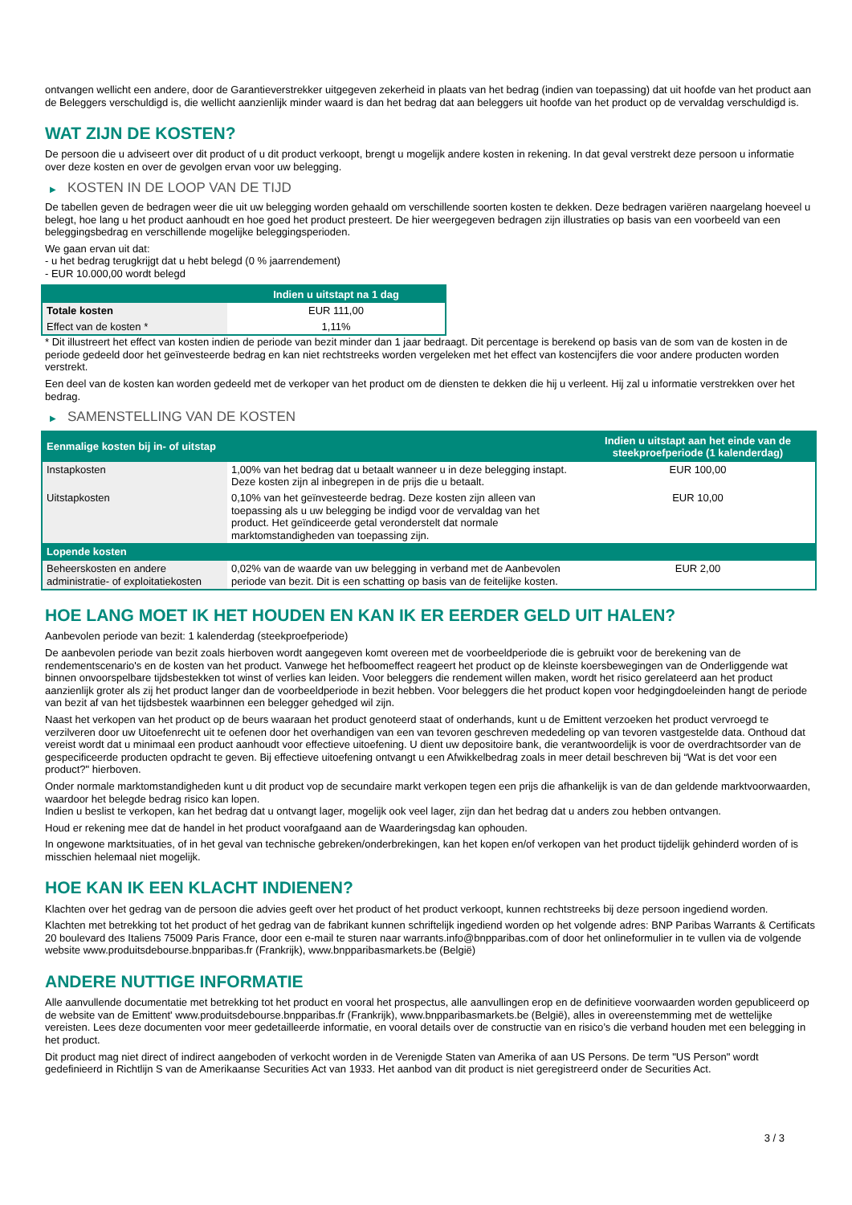ontvangen wellicht een andere, door de Garantieverstrekker uitgegeven zekerheid in plaats van het bedrag (indien van toepassing) dat uit hoofde van het product aan de Beleggers verschuldigd is, die wellicht aanzienlijk minder waard is dan het bedrag dat aan beleggers uit hoofde van het product op de vervaldag verschuldigd is.
WAT ZIJN DE KOSTEN?
De persoon die u adviseert over dit product of u dit product verkoopt, brengt u mogelijk andere kosten in rekening. In dat geval verstrekt deze persoon u informatie over deze kosten en over de gevolgen ervan voor uw belegging.
▶ KOSTEN IN DE LOOP VAN DE TIJD
De tabellen geven de bedragen weer die uit uw belegging worden gehaald om verschillende soorten kosten te dekken. Deze bedragen variëren naargelang hoeveel u belegt, hoe lang u het product aanhoudt en hoe goed het product presteert. De hier weergegeven bedragen zijn illustraties op basis van een voorbeeld van een beleggingsbedrag en verschillende mogelijke beleggingsperioden.
We gaan ervan uit dat:
- u het bedrag terugkrijgt dat u hebt belegd (0 % jaarrendement)
- EUR 10.000,00 wordt belegd
| | Indien u uitstapt na 1 dag |
| --- | --- |
| Totale kosten | EUR 111,00 |
| Effect van de kosten * | 1,11% |
* Dit illustreert het effect van kosten indien de periode van bezit minder dan 1 jaar bedraagt. Dit percentage is berekend op basis van de som van de kosten in de periode gedeeld door het geïnvesteerde bedrag en kan niet rechtstreeks worden vergeleken met het effect van kostencijfers die voor andere producten worden verstrekt.
Een deel van de kosten kan worden gedeeld met de verkoper van het product om de diensten te dekken die hij u verleent. Hij zal u informatie verstrekken over het bedrag.
▶ SAMENSTELLING VAN DE KOSTEN
| Eenmalige kosten bij in- of uitstap | | Indien u uitstapt aan het einde van de steekproefperiode (1 kalenderdag) |
| --- | --- | --- |
| Instapkosten | 1,00% van het bedrag dat u betaalt wanneer u in deze belegging instapt. Deze kosten zijn al inbegrepen in de prijs die u betaalt. | EUR 100,00 |
| Uitstapkosten | 0,10% van het geïnvesteerde bedrag. Deze kosten zijn alleen van toepassing als u uw belegging be indigd voor de vervaldag van het product. Het geïndiceerde getal veronderstelt dat normale marktomstandigheden van toepassing zijn. | EUR 10,00 |
| Lopende kosten | | |
| Beheerskosten en andere administratie- of exploitatiekosten | 0,02% van de waarde van uw belegging in verband met de Aanbevolen periode van bezit. Dit is een schatting op basis van de feitelijke kosten. | EUR 2,00 |
HOE LANG MOET IK HET HOUDEN EN KAN IK ER EERDER GELD UIT HALEN?
Aanbevolen periode van bezit: 1 kalenderdag (steekproefperiode)
De aanbevolen periode van bezit zoals hierboven wordt aangegeven komt overeen met de voorbeeldperiode die is gebruikt voor de berekening van de rendementscenario's en de kosten van het product. Vanwege het hefboomeffect reageert het product op de kleinste koersbewegingen van de Onderliggende wat binnen onvoorspelbare tijdsbestekken tot winst of verlies kan leiden. Voor beleggers die rendement willen maken, wordt het risico gerelateerd aan het product aanzienlijk groter als zij het product langer dan de voorbeeldperiode in bezit hebben. Voor beleggers die het product kopen voor hedgingdoeleinden hangt de periode van bezit af van het tijdsbestek waarbinnen een belegger gehedged wil zijn.
Naast het verkopen van het product op de beurs waaraan het product genoteerd staat of onderhands, kunt u de Emittent verzoeken het product vervroegd te verzilveren door uw Uitoefenrecht uit te oefenen door het overhandigen van een van tevoren geschreven mededeling op van tevoren vastgestelde data. Onthoud dat vereist wordt dat u minimaal een product aanhoudt voor effectieve uitoefening. U dient uw depositoire bank, die verantwoordelijk is voor de overdrachtsorder van de gespecificeerde producten opdracht te geven. Bij effectieve uitoefening ontvangt u een Afwikkelbedrag zoals in meer detail beschreven bij “Wat is det voor een product?" hierboven.
Onder normale marktomstandigheden kunt u dit product vop de secundaire markt verkopen tegen een prijs die afhankelijk is van de dan geldende marktvoorwaarden, waardoor het belegde bedrag risico kan lopen.
Indien u beslist te verkopen, kan het bedrag dat u ontvangt lager, mogelijk ook veel lager, zijn dan het bedrag dat u anders zou hebben ontvangen.
Houd er rekening mee dat de handel in het product voorafgaand aan de Waarderingsdag kan ophouden.
In ongewone marktsituaties, of in het geval van technische gebreken/onderbrekingen, kan het kopen en/of verkopen van het product tijdelijk gehinderd worden of is misschien helemaal niet mogelijk.
HOE KAN IK EEN KLACHT INDIENEN?
Klachten over het gedrag van de persoon die advies geeft over het product of het product verkoopt, kunnen rechtstreeks bij deze persoon ingediend worden.
Klachten met betrekking tot het product of het gedrag van de fabrikant kunnen schriftelijk ingediend worden op het volgende adres: BNP Paribas Warrants & Certificats 20 boulevard des Italiens 75009 Paris France, door een e-mail te sturen naar warrants.info@bnpparibas.com of door het onlineformulier in te vullen via de volgende website www.produitsdebourse.bnpparibas.fr (Frankrijk), www.bnpparibasmarkets.be (België)
ANDERE NUTTIGE INFORMATIE
Alle aanvullende documentatie met betrekking tot het product en vooral het prospectus, alle aanvullingen erop en de definitieve voorwaarden worden gepubliceerd op de website van de Emittent' www.produitsdebourse.bnpparibas.fr (Frankrijk), www.bnpparibasmarkets.be (België), alles in overeenstemming met de wettelijke vereisten. Lees deze documenten voor meer gedetailleerde informatie, en vooral details over de constructie van en risico’s die verband houden met een belegging in het product.
Dit product mag niet direct of indirect aangeboden of verkocht worden in de Verenigde Staten van Amerika of aan US Persons. De term "US Person" wordt gedefinieerd in Richtlijn S van de Amerikaanse Securities Act van 1933. Het aanbod van dit product is niet geregistreerd onder de Securities Act.
3 / 3